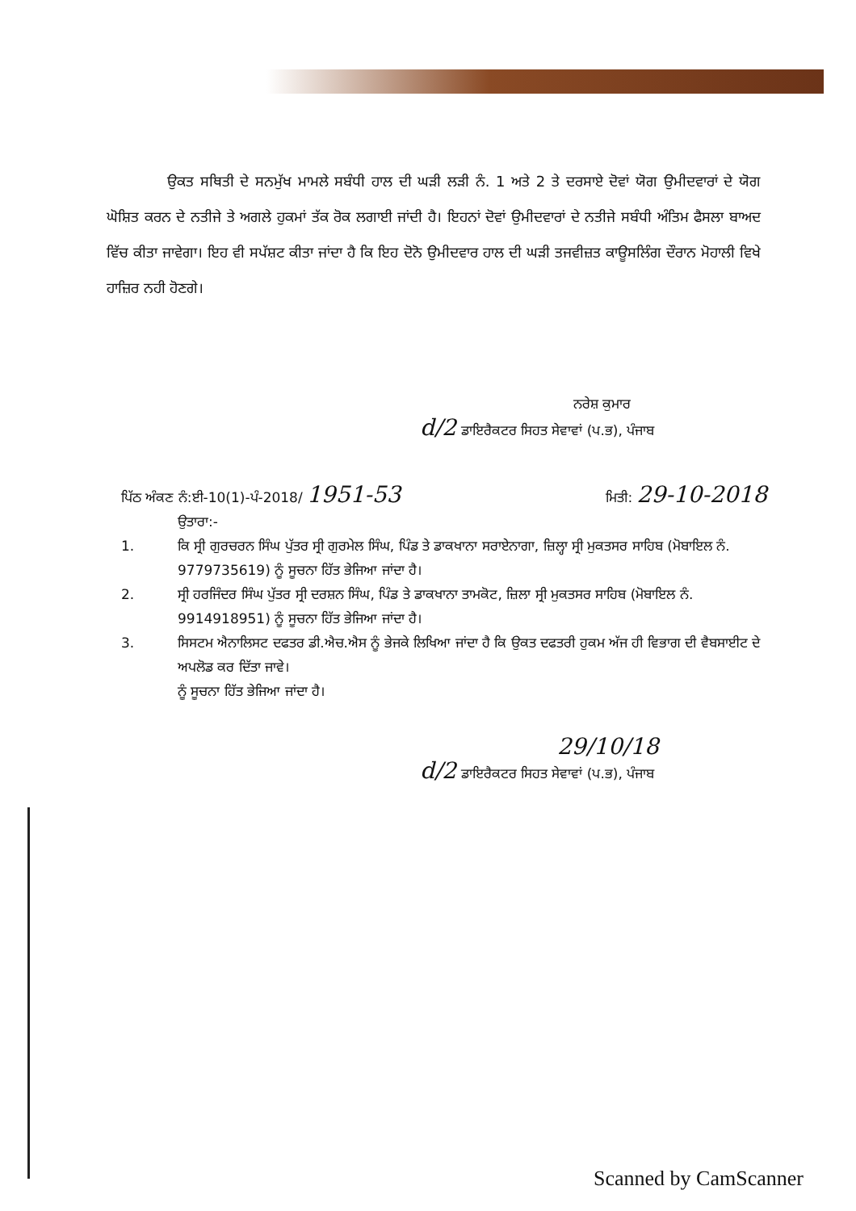ਉਕਤ ਸਥਿਤੀ ਦੇ ਸਨਮੁੱਖ ਮਾਮਲੇ ਸਬੰਧੀ ਹਾਲ ਦੀ ਘੜੀ ਲੜੀ ਨੰ. 1 ਅਤੇ 2 ਤੇ ਦਰਸਾਏ ਦੋਵਾਂ ਯੋਗ ਉਮੀਦਵਾਰਾਂ ਦੇ ਯੋਗ ਘੋਸ਼ਿਤ ਕਰਨ ਦੇ ਨਤੀਜੇ ਤੇ ਅਗਲੇ ਹੁਕਮਾਂ ਤੱਕ ਰੋਕ ਲਗਾਈ ਜਾਂਦੀ ਹੈ। ਇਹਨਾਂ ਦੋਵਾਂ ਉਮੀਦਵਾਰਾਂ ਦੇ ਨਤੀਜੇ ਸਬੰਧੀ ਅੰਤਿਮ ਫੈਸਲਾ ਬਾਅਦ ਵਿੱਚ ਕੀਤਾ ਜਾਵੇਗਾ। ਇਹ ਵੀ ਸਪੱਸ਼ਟ ਕੀਤਾ ਜਾਂਦਾ ਹੈ ਕਿ ਇਹ ਦੋਨੋ ਉਮੀਦਵਾਰ ਹਾਲ ਦੀ ਘੜੀ ਤਜਵੀਜ਼ਤ ਕਾਊਸਲਿੰਗ ਦੌਰਾਨ ਮੋਹਾਲੀ ਵਿਖੇ ਹਾਜ਼ਿਰ ਨਹੀ ਹੋਣਗੇ।
ਨਰੇਸ਼ ਕੁਮਾਰ
d/2 ਡਾਇਰੈਕਟਰ ਸਿਹਤ ਸੇਵਾਵਾਂ (ਪ.ਭ), ਪੰਜਾਬ
ਪਿੱਠ ਅੰਕਣ ਨੰ:ਈ-10(1)-ਪੰ-2018/ 1951-53
ਮਿਤੀ: 29-10-2018
ਉਤਾਰਾ:-
1. ਕਿ ਸ੍ਰੀ ਗੁਰਚਰਨ ਸਿੰਘ ਪੁੱਤਰ ਸ੍ਰੀ ਗੁਰਮੇਲ ਸਿੰਘ, ਪਿੰਡ ਤੇ ਡਾਕਖਾਨਾ ਸਰਾਏਨਾਗਾ, ਜ਼ਿਲ੍ਹਾ ਸ੍ਰੀ ਮੁਕਤਸਰ ਸਾਹਿਬ (ਮੋਬਾਇਲ ਨੰ. 9779735619) ਨੂੰ ਸੂਚਨਾ ਹਿੱਤ ਭੇਜਿਆ ਜਾਂਦਾ ਹੈ।
2. ਸ੍ਰੀ ਹਰਜਿੰਦਰ ਸਿੰਘ ਪੁੱਤਰ ਸ੍ਰੀ ਦਰਸ਼ਨ ਸਿੰਘ, ਪਿੰਡ ਤੇ ਡਾਕਖਾਨਾ ਤਾਮਕੋਟ, ਜ਼ਿਲਾ ਸ੍ਰੀ ਮੁਕਤਸਰ ਸਾਹਿਬ (ਮੋਬਾਇਲ ਨੰ. 9914918951) ਨੂੰ ਸੂਚਨਾ ਹਿੱਤ ਭੇਜਿਆ ਜਾਂਦਾ ਹੈ।
3. ਸਿਸਟਮ ਐਨਾਲਿਸਟ ਦਫਤਰ ਡੀ.ਐਚ.ਐਸ ਨੂੰ ਭੇਜਕੇ ਲਿਖਿਆ ਜਾਂਦਾ ਹੈ ਕਿ ਉਕਤ ਦਫਤਰੀ ਹੁਕਮ ਅੱਜ ਹੀ ਵਿਭਾਗ ਦੀ ਵੈਬਸਾਈਟ ਦੇ ਅਪਲੋਡ ਕਰ ਦਿੱਤਾ ਜਾਵੇ।
ਨੂੰ ਸੂਚਨਾ ਹਿੱਤ ਭੇਜਿਆ ਜਾਂਦਾ ਹੈ।
29/10/18
d/2 ਡਾਇਰੈਕਟਰ ਸਿਹਤ ਸੇਵਾਵਾਂ (ਪ.ਭ), ਪੰਜਾਬ
Scanned by CamScanner